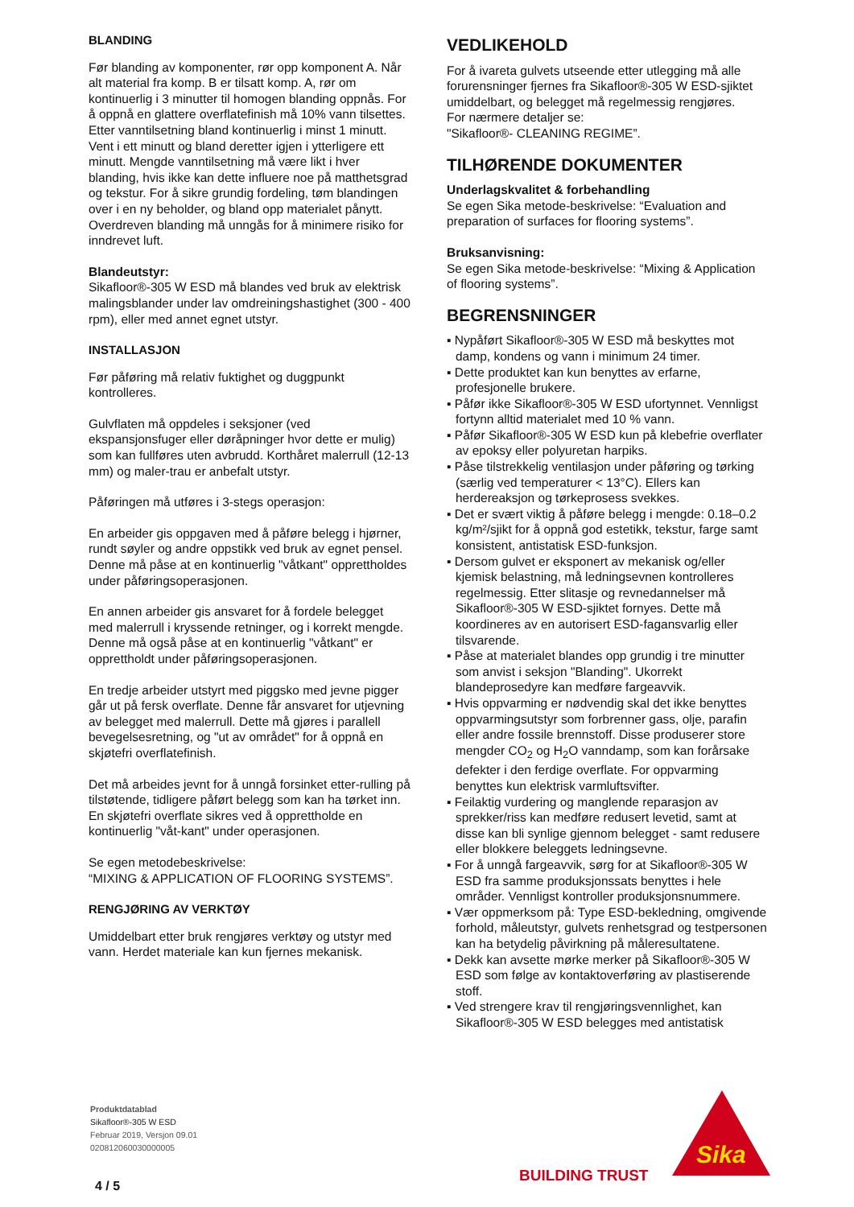BLANDING
Før blanding av komponenter, rør opp komponent A. Når alt material fra komp. B er tilsatt komp. A, rør om kontinuerlig i 3 minutter til homogen blanding oppnås. For å oppnå en glattere overflatefinish må 10% vann tilsettes. Etter vanntilsetning bland kontinuerlig i minst 1 minutt. Vent i ett minutt og bland deretter igjen i ytterligere ett minutt. Mengde vanntilsetning må være likt i hver blanding, hvis ikke kan dette influere noe på matthetsgrad og tekstur. For å sikre grundig fordeling, tøm blandingen over i en ny beholder, og bland opp materialet pånytt.
Overdreven blanding må unngås for å minimere risiko for inndrevet luft.
Blandeutstyr:
Sikafloor®-305 W ESD må blandes ved bruk av elektrisk malingsblander under lav omdreiningshastighet (300 - 400 rpm), eller med annet egnet utstyr.
INSTALLASJON
Før påføring må relativ fuktighet og duggpunkt kontrolleres.
Gulvflaten må oppdeles i seksjoner (ved ekspansjonsfuger eller døråpninger hvor dette er mulig) som kan fullføres uten avbrudd. Korthåret malerrull (12-13 mm) og maler-trau er anbefalt utstyr.
Påføringen må utføres i 3-stegs operasjon:
En arbeider gis oppgaven med å påføre belegg i hjørner, rundt søyler og andre oppstikk ved bruk av egnet pensel. Denne må påse at en kontinuerlig "våtkant" opprettholdes under påføringsoperasjonen.
En annen arbeider gis ansvaret for å fordele belegget med malerrull i kryssende retninger, og i korrekt mengde. Denne må også påse at en kontinuerlig "våtkant" er opprettholdt under påføringsoperasjonen.
En tredje arbeider utstyrt med piggsko med jevne pigger går ut på fersk overflate. Denne får ansvaret for utjevning av belegget med malerrull. Dette må gjøres i parallell bevegelsesretning, og "ut av området" for å oppnå en skjøtefri overflatefinish.
Det må arbeides jevnt for å unngå forsinket etter-rulling på tilstøtende, tidligere påført belegg som kan ha tørket inn. En skjøtefri overflate sikres ved å opprettholde en kontinuerlig "våt-kant" under operasjonen.
Se egen metodebeskrivelse:
“MIXING & APPLICATION OF FLOORING SYSTEMS”.
RENGJØRING AV VERKTØY
Umiddelbart etter bruk rengjøres verktøy og utstyr med vann. Herdet materiale kan kun fjernes mekanisk.
VEDLIKEHOLD
For å ivareta gulvets utseende etter utlegging må alle forurensninger fjernes fra Sikafloor®-305 W ESD-sjiktet umiddelbart, og belegget må regelmessig rengjøres.
For nærmere detaljer se:
"Sikafloor®- CLEANING REGIME”.
TILHØRENDE DOKUMENTER
Underlagskvalitet & forbehandling
Se egen Sika metode-beskrivelse: “Evaluation and preparation of surfaces for flooring systems”.
Bruksanvisning:
Se egen Sika metode-beskrivelse: “Mixing & Application of flooring systems”.
BEGRENSNINGER
▪ Nypåført Sikafloor®-305 W ESD må beskyttes mot damp, kondens og vann i minimum 24 timer.
▪ Dette produktet kan kun benyttes av erfarne, profesjonelle brukere.
▪ Påfør ikke Sikafloor®-305 W ESD ufortynnet. Vennligst fortynn alltid materialet med 10 % vann.
▪ Påfør Sikafloor®-305 W ESD kun på klebefrie overflater av epoksy eller polyuretan harpiks.
▪ Påse tilstrekkelig ventilasjon under påføring og tørking (særlig ved temperaturer < 13°C). Ellers kan herdereaksjon og tørkeprosess svekkes.
▪ Det er svært viktig å påføre belegg i mengde: 0.18–0.2 kg/m²/sjikt for å oppnå god estetikk, tekstur, farge samt konsistent, antistatisk ESD-funksjon.
▪ Dersom gulvet er eksponert av mekanisk og/eller kjemisk belastning, må ledningsevnen kontrolleres regelmessig. Etter slitasje og revnedannelser må Sikafloor®-305 W ESD-sjiktet fornyes. Dette må koordineres av en autorisert ESD-fagansvarlig eller tilsvarende.
▪ Påse at materialet blandes opp grundig i tre minutter som anvist i seksjon "Blanding". Ukorrekt blandeprosedyre kan medføre fargeavvik.
▪ Hvis oppvarming er nødvendig skal det ikke benyttes oppvarmingsutstyr som forbrenner gass, olje, parafin eller andre fossile brennstoff. Disse produserer store mengder CO<sub>2</sub> og H<sub>2</sub>O vanndamp, som kan forårsake defekter i den ferdige overflate. For oppvarming benyttes kun elektrisk varmluftsvifter.
▪ Feilaktig vurdering og manglende reparasjon av sprekker/riss kan medføre redusert levetid, samt at disse kan bli synlige gjennom belegget - samt redusere eller blokkere beleggets ledningsevne.
▪ For å unngå fargeavvik, sørg for at Sikafloor®-305 W ESD fra samme produksjonssats benyttes i hele områder. Vennligst kontroller produksjonsnummere.
▪ Vær oppmerksom på: Type ESD-bekledning, omgivende forhold, måleutstyr, gulvets renhetsgrad og testpersonen kan ha betydelig påvirkning på måleresultatene.
▪ Dekk kan avsette mørke merker på Sikafloor®-305 W ESD som følge av kontaktoverføring av plastiserende stoff.
▪ Ved strengere krav til rengjøringsvennlighet, kan Sikafloor®-305 W ESD belegges med antistatisk
Produktdatablad
Sikafloor®-305 W ESD
Februar 2019, Versjon 09.01
020812060030000005
4 / 5
BUILDING TRUST
Sika